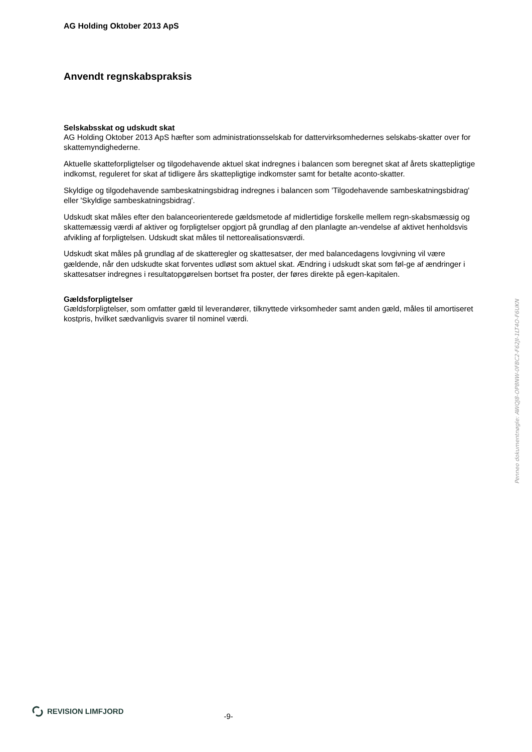AG Holding Oktober 2013 ApS
Anvendt regnskabspraksis
Selskabsskat og udskudt skat
AG Holding Oktober 2013 ApS hæfter som administrationsselskab for dattervirksomhedernes selskabs-skatter over for skattemyndighederne.
Aktuelle skatteforpligtelser og tilgodehavende aktuel skat indregnes i balancen som beregnet skat af årets skattepligtige indkomst, reguleret for skat af tidligere års skattepligtige indkomster samt for betalte aconto-skatter.
Skyldige og tilgodehavende sambeskatningsbidrag indregnes i balancen som 'Tilgodehavende sambeskatningsbidrag' eller 'Skyldige sambeskatningsbidrag'.
Udskudt skat måles efter den balanceorienterede gældsmetode af midlertidige forskelle mellem regn-skabsmæssig og skattemæssig værdi af aktiver og forpligtelser opgjort på grundlag af den planlagte an-vendelse af aktivet henholdsvis afvikling af forpligtelsen. Udskudt skat måles til nettorealisationsværdi.
Udskudt skat måles på grundlag af de skatteregler og skattesatser, der med balancedagens lovgivning vil være gældende, når den udskudte skat forventes udløst som aktuel skat. Ændring i udskudt skat som føl-ge af ændringer i skattesatser indregnes i resultatopgørelsen bortset fra poster, der føres direkte på egen-kapitalen.
Gældsforpligtelser
Gældsforpligtelser, som omfatter gæld til leverandører, tilknyttede virksomheder samt anden gæld, måles til amortiseret kostpris, hvilket sædvanligvis svarer til nominel værdi.
Penneo dokumentnøgle: AWQJ8-OP8NW-0FBC2-F62JI-1LT4O-F6UKN
REVISION LIMFJORD
-9-